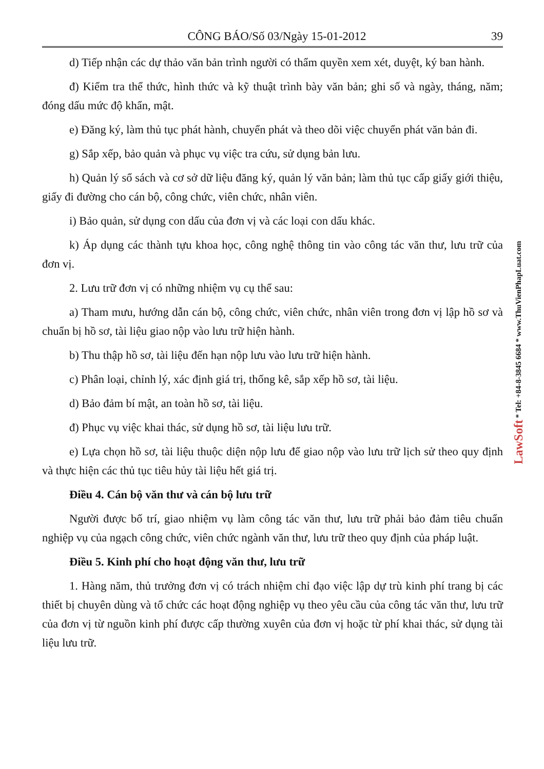CÔNG BÁO/Số 03/Ngày 15-01-2012 39
d) Tiếp nhận các dự thảo văn bản trình người có thẩm quyền xem xét, duyệt, ký ban hành.
đ) Kiểm tra thể thức, hình thức và kỹ thuật trình bày văn bản; ghi số và ngày, tháng, năm; đóng dấu mức độ khẩn, mật.
e) Đăng ký, làm thủ tục phát hành, chuyển phát và theo dõi việc chuyển phát văn bản đi.
g) Sắp xếp, bảo quản và phục vụ việc tra cứu, sử dụng bản lưu.
h) Quản lý sổ sách và cơ sở dữ liệu đăng ký, quản lý văn bản; làm thủ tục cấp giấy giới thiệu, giấy đi đường cho cán bộ, công chức, viên chức, nhân viên.
i) Bảo quản, sử dụng con dấu của đơn vị và các loại con dấu khác.
k) Áp dụng các thành tựu khoa học, công nghệ thông tin vào công tác văn thư, lưu trữ của đơn vị.
2. Lưu trữ đơn vị có những nhiệm vụ cụ thể sau:
a) Tham mưu, hướng dẫn cán bộ, công chức, viên chức, nhân viên trong đơn vị lập hồ sơ và chuẩn bị hồ sơ, tài liệu giao nộp vào lưu trữ hiện hành.
b) Thu thập hồ sơ, tài liệu đến hạn nộp lưu vào lưu trữ hiện hành.
c) Phân loại, chỉnh lý, xác định giá trị, thống kê, sắp xếp hồ sơ, tài liệu.
d) Bảo đảm bí mật, an toàn hồ sơ, tài liệu.
đ) Phục vụ việc khai thác, sử dụng hồ sơ, tài liệu lưu trữ.
e) Lựa chọn hồ sơ, tài liệu thuộc diện nộp lưu để giao nộp vào lưu trữ lịch sử theo quy định và thực hiện các thủ tục tiêu hủy tài liệu hết giá trị.
Điều 4. Cán bộ văn thư và cán bộ lưu trữ
Người được bố trí, giao nhiệm vụ làm công tác văn thư, lưu trữ phải bảo đảm tiêu chuẩn nghiệp vụ của ngạch công chức, viên chức ngành văn thư, lưu trữ theo quy định của pháp luật.
Điều 5. Kinh phí cho hoạt động văn thư, lưu trữ
1. Hàng năm, thủ trưởng đơn vị có trách nhiệm chỉ đạo việc lập dự trù kinh phí trang bị các thiết bị chuyên dùng và tổ chức các hoạt động nghiệp vụ theo yêu cầu của công tác văn thư, lưu trữ của đơn vị từ nguồn kinh phí được cấp thường xuyên của đơn vị hoặc từ phí khai thác, sử dụng tài liệu lưu trữ.
LawSoft * Tel: +84-8-3845 6684 * www.ThuVienPhapLuat.com